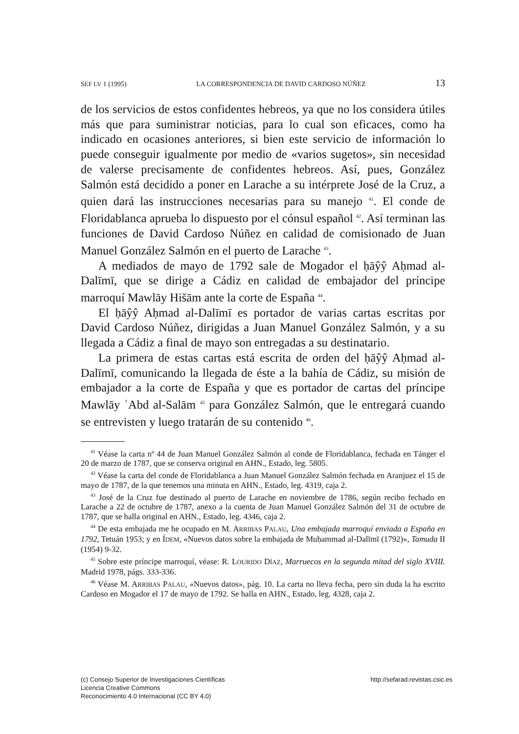SEF LV 1 (1995) LA CORRESPONDENCIA DE DAVID CARDOSO NÚÑEZ 13
de los servicios de estos confidentes hebreos, ya que no los considera útiles más que para suministrar noticias, para lo cual son eficaces, como ha indicado en ocasiones anteriores, si bien este servicio de información lo puede conseguir igualmente por medio de «varios sugetos», sin necesidad de valerse precisamente de confidentes hebreos. Así, pues, González Salmón está decidido a poner en Larache a su intérprete José de la Cruz, a quien dará las instrucciones necesarias para su manejo <sup>41</sup>. El conde de Floridablanca aprueba lo dispuesto por el cónsul español <sup>42</sup>. Así terminan las funciones de David Cardoso Núñez en calidad de comisionado de Juan Manuel González Salmón en el puerto de Larache <sup>43</sup>.
A mediados de mayo de 1792 sale de Mogador el ḥāŷŷ Aḥmad al-Dalīmī, que se dirige a Cádiz en calidad de embajador del príncipe marroquí Mawlāy Hišām ante la corte de España <sup>44</sup>.
El ḥāŷŷ Aḥmad al-Dalīmī es portador de varias cartas escritas por David Cardoso Núñez, dirigidas a Juan Manuel González Salmón, y a su llegada a Cádiz a final de mayo son entregadas a su destinatario.
La primera de estas cartas está escrita de orden del ḥāŷŷ Aḥmad al-Dalīmī, comunicando la llegada de éste a la bahía de Cádiz, su misión de embajador a la corte de España y que es portador de cartas del príncipe Mawlāy ʿAbd al-Salām <sup>45</sup> para González Salmón, que le entregará cuando se entrevisten y luego tratarán de su contenido <sup>46</sup>.
<sup>41</sup> Véase la carta nº 44 de Juan Manuel González Salmón al conde de Floridablanca, fechada en Tánger el 20 de marzo de 1787, que se conserva original en AHN., Estado, leg. 5805.
<sup>42</sup> Véase la carta del conde de Floridablanca a Juan Manuel González Salmón fechada en Aranjuez el 15 de mayo de 1787, de la que tenemos una minuta en AHN., Estado, leg. 4319, caja 2.
<sup>43</sup> José de la Cruz fue destinado al puerto de Larache en noviembre de 1786, según recibo fechado en Larache a 22 de octubre de 1787, anexo a la cuenta de Juan Manuel González Salmón del 31 de octubre de 1787, que se halla original en AHN., Estado, leg. 4346, caja 2.
<sup>44</sup> De esta embajada me he ocupado en M. ARRIBAS PALAU, Una embajada marroquí enviada a España en 1792, Tetuán 1953; y en ÍDEM, «Nuevos datos sobre la embajada de Muḥammad al-Dalīmī (1792)», Tamuda II (1954) 9-32.
<sup>45</sup> Sobre este príncipe marroquí, véase: R. LOURIDO DÍAZ, Marruecos en la segunda mitad del siglo XVIII. Madrid 1978, págs. 333-336.
<sup>46</sup> Véase M. ARRIBAS PALAU, «Nuevos datos», pág. 10. La carta no lleva fecha, pero sin duda la ha escrito Cardoso en Mogador el 17 de mayo de 1792. Se halla en AHN., Estado, leg. 4328, caja 2.
(c) Consejo Superior de Investigaciones Científicas
Licencia Creative Commons
Reconocimiento 4.0 Internacional (CC BY 4.0)
http://sefarad.revistas.csic.es